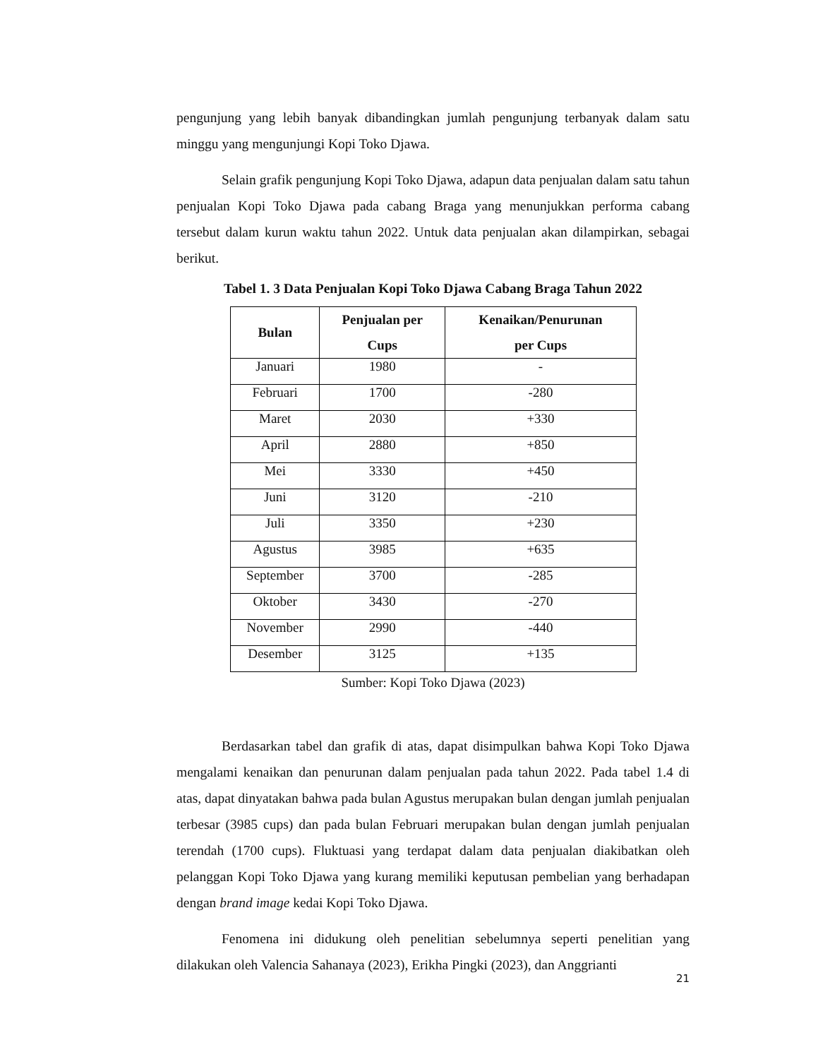pengunjung yang lebih banyak dibandingkan jumlah pengunjung terbanyak dalam satu minggu yang mengunjungi Kopi Toko Djawa.
Selain grafik pengunjung Kopi Toko Djawa, adapun data penjualan dalam satu tahun penjualan Kopi Toko Djawa pada cabang Braga yang menunjukkan performa cabang tersebut dalam kurun waktu tahun 2022. Untuk data penjualan akan dilampirkan, sebagai berikut.
Tabel 1. 3 Data Penjualan Kopi Toko Djawa Cabang Braga Tahun 2022
| Bulan | Penjualan per Cups | Kenaikan/Penurunan per Cups |
| --- | --- | --- |
| Januari | 1980 | - |
| Februari | 1700 | -280 |
| Maret | 2030 | +330 |
| April | 2880 | +850 |
| Mei | 3330 | +450 |
| Juni | 3120 | -210 |
| Juli | 3350 | +230 |
| Agustus | 3985 | +635 |
| September | 3700 | -285 |
| Oktober | 3430 | -270 |
| November | 2990 | -440 |
| Desember | 3125 | +135 |
Sumber: Kopi Toko Djawa (2023)
Berdasarkan tabel dan grafik di atas, dapat disimpulkan bahwa Kopi Toko Djawa mengalami kenaikan dan penurunan dalam penjualan pada tahun 2022. Pada tabel 1.4 di atas, dapat dinyatakan bahwa pada bulan Agustus merupakan bulan dengan jumlah penjualan terbesar (3985 cups) dan pada bulan Februari merupakan bulan dengan jumlah penjualan terendah (1700 cups). Fluktuasi yang terdapat dalam data penjualan diakibatkan oleh pelanggan Kopi Toko Djawa yang kurang memiliki keputusan pembelian yang berhadapan dengan brand image kedai Kopi Toko Djawa.
Fenomena ini didukung oleh penelitian sebelumnya seperti penelitian yang dilakukan oleh Valencia Sahanaya (2023), Erikha Pingki (2023), dan Anggrianti
21